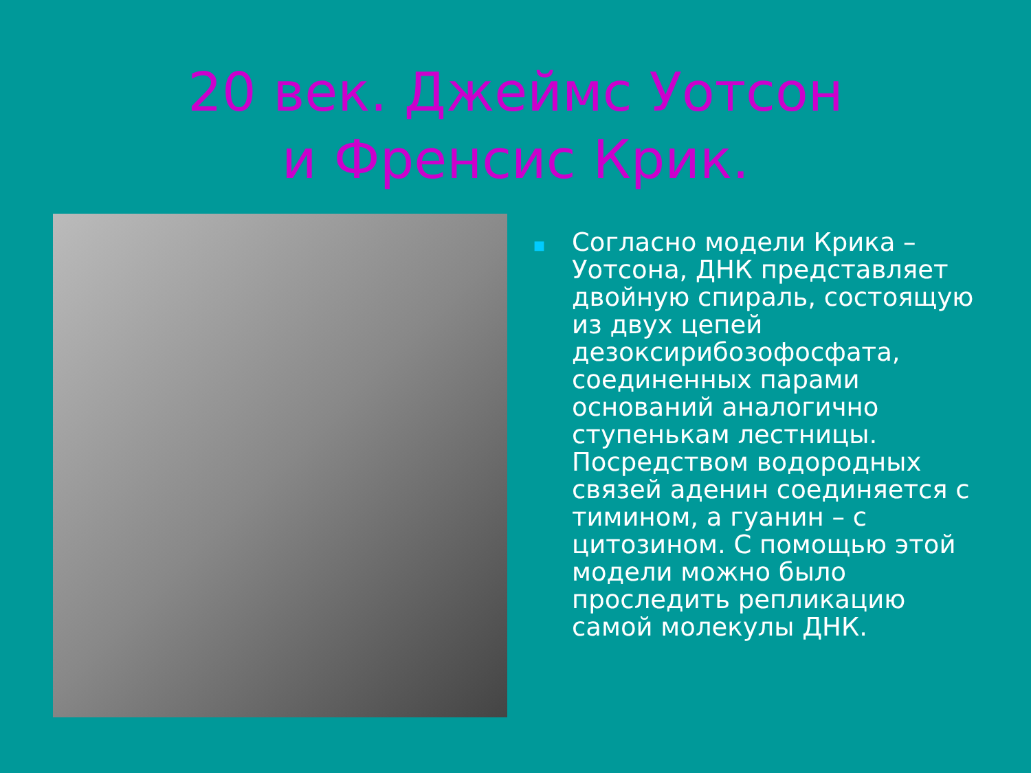20 век. Джеймс Уотсон
и Френсис Крик.
■
Согласно модели Крика – Уотсона, ДНК представляет двойную спираль, состоящую из двух цепей дезоксирибозофосфата, соединенных парами оснований аналогично ступенькам лестницы. Посредством водородных связей аденин соединяется с тимином, а гуанин – с цитозином. С помощью этой модели можно было проследить репликацию самой молекулы ДНК.